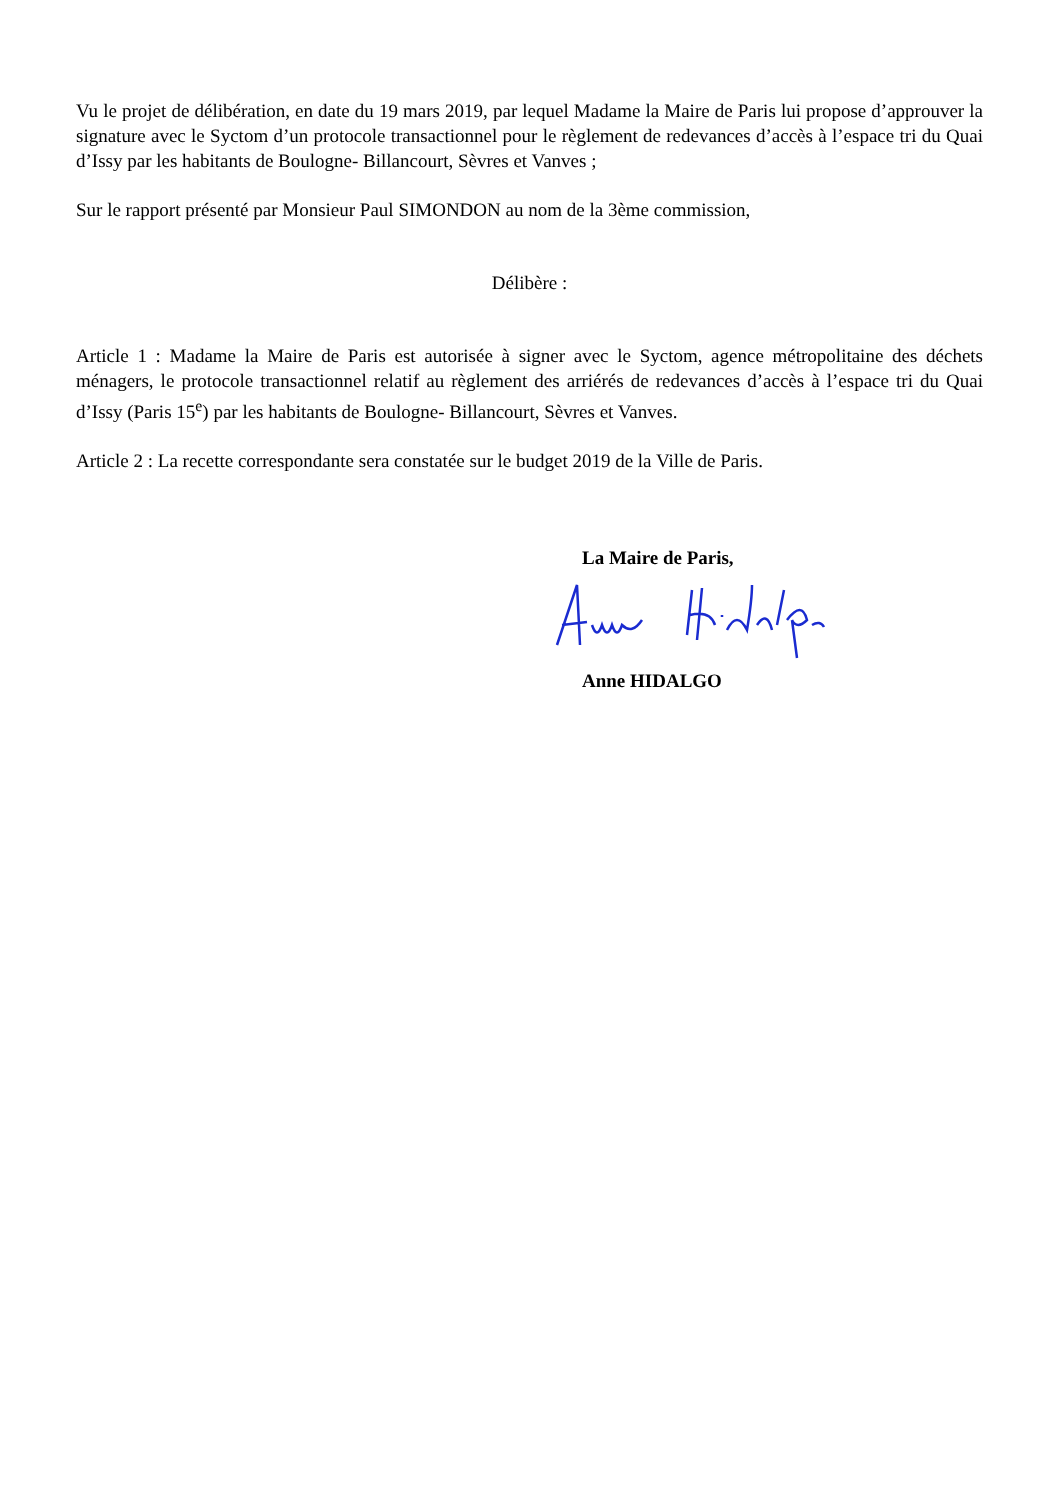Vu le projet de délibération, en date du 19 mars 2019, par lequel Madame la Maire de Paris lui propose d’approuver la signature avec le Syctom d’un protocole transactionnel pour le règlement de redevances d’accès à l’espace tri du Quai d’Issy par les habitants de Boulogne- Billancourt, Sèvres et Vanves ;
Sur le rapport présenté par Monsieur Paul SIMONDON au nom de la 3ème commission,
Délibère :
Article 1 : Madame la Maire de Paris est autorisée à signer avec le Syctom, agence métropolitaine des déchets ménagers, le protocole transactionnel relatif au règlement des arriérés de redevances d’accès à l’espace tri du Quai d’Issy (Paris 15<sup>e</sup>) par les habitants de Boulogne- Billancourt, Sèvres et Vanves.
Article 2 : La recette correspondante sera constatée sur le budget 2019 de la Ville de Paris.
La Maire de Paris,
Anne HIDALGO